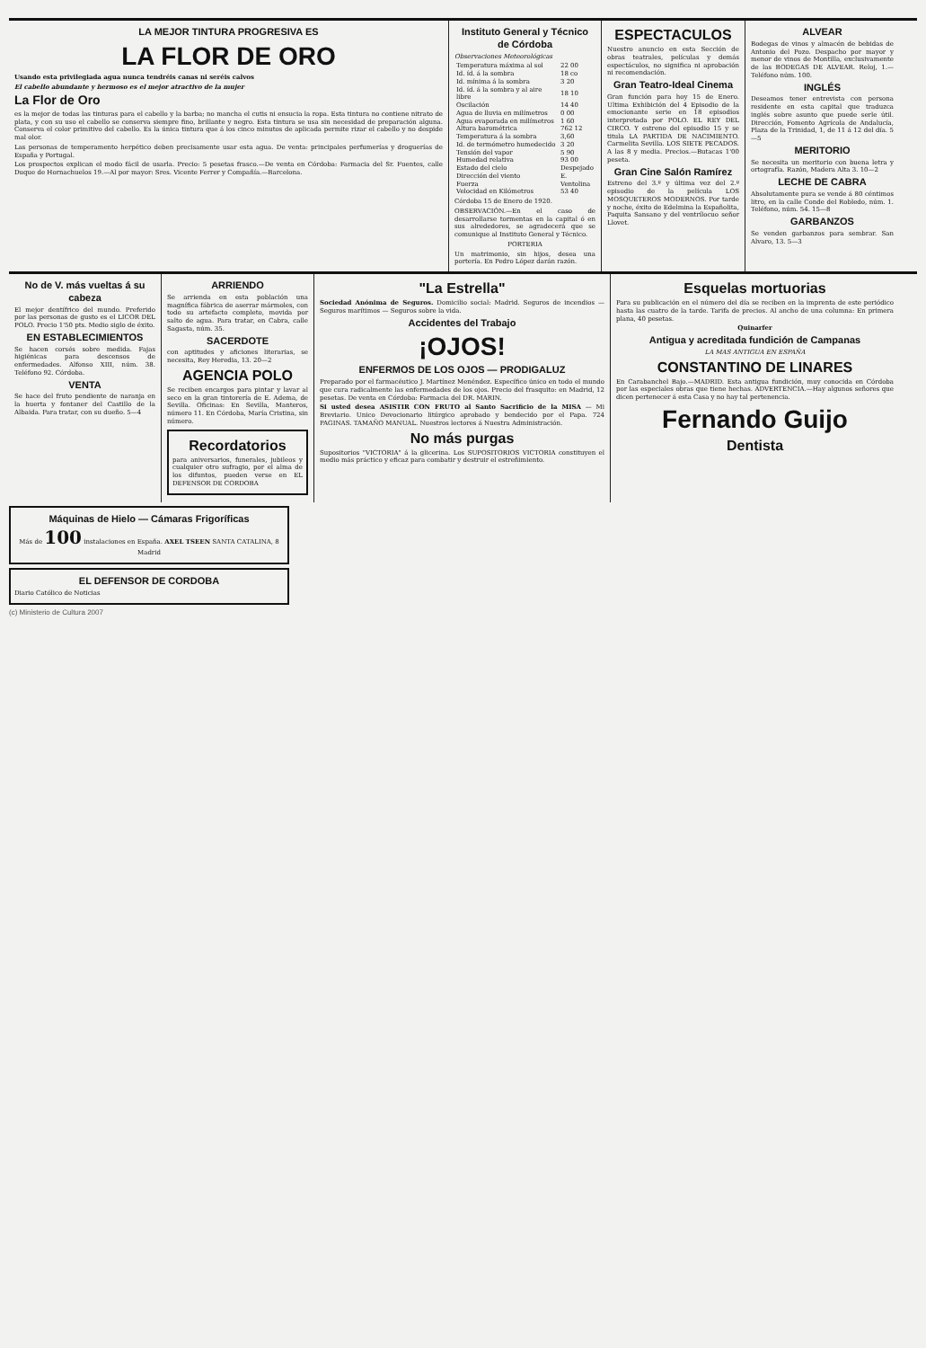LA MEJOR TINTURA PROGRESIVA ES
LA FLOR DE ORO
Usando esta privilegiada agua nunca tendréis canas ni seréis calvos
El cabello abundante y hermoso es el mejor atractivo de la mujer
La Flor de Oro
es la mejor de todas las tinturas para el cabello y la barba; no mancha el cutis ni ensucia la ropa. Esta tintura no contiene nitrato de plata, y con su uso el cabello se conserva siempre fino, brillante y negro. Esta tintura se usa sin necesidad de preparación alguna. Conserva el color primitivo del cabello. Es la única tintura que á los cinco minutos de aplicada permite rizar el cabello y no despide mal olor.
Las personas de temperamento herpético deben precisamente usar esta agua. De venta: principales perfumerías y droguerías de España y Portugal.
Los prospectos explican el modo fácil de usarla. Precio: 5 pesetas frasco.—De venta en Córdoba: Farmacia del Sr. Fuentes, calle Duque de Hornachuelos 19.—Al por mayor: Sres. Vicente Ferrer y Compañía.—Barcelona.
Instituto General y Técnico de Córdoba
Observaciones Meteorológicas
| Temperatura máxima al sol | 22 00 |
| Id. íd. á la sombra | 18 co |
| Id. mínima á la sombra | 3 20 |
| Id. íd. á la sombra y al aire libre | 18 10 |
| Oscilación | 14 40 |
| Agua de lluvia en milímetros | 0 00 |
| Agua evaporada en milímetros | 1 60 |
| Altura barométrica | 762 12 |
| Temperatura á la sombra | 3,60 |
| Id. de termómetro humedecido | 3 20 |
| Tensión del vapor | 5 90 |
| Humedad relativa | 93 00 |
| Estado del cielo | Despejado |
| Dirección del viento | E. |
| Fuerza | Ventolina |
| Velocidad en Kilómetros | 53 40 |
Córdoba 15 de Enero de 1920.
OBSERVACIÓN.—En el caso de desarrollarse tormentas en la capital ó en sus alrededores, se agradecerá que se comunique al Instituto General y Técnico.
PORTERIA
Un matrimonio, sin hijos, desea una portería. En Pedro López darán razón.
ESPECTACULOS
Nuestro anuncio en esta Sección de obras teatrales, películas y demás espectáculos, no significa ni aprobación ni recomendación.
Gran Teatro-Ideal Cinema
Gran función para hoy 15 de Enero. Ultima Exhibición del 4 Episodio de la emocionante serie en 18 episodios interpretada por POLO. EL REY DEL CIRCO. Y estreno del episodio 15 y se titula LA PARTIDA DE NACIMIENTO. Carmelita Sevilla. LOS SIETE PECADOS. A las 8 y media. Precios.—Butacas 1'00 peseta.
Gran Cine Salón Ramírez
Estreno del 3.º y última vez del 2.º episodio de la película LOS MOSQUETEROS MODERNOS. Por tarde y noche, éxito de Edelmina la Españolita, Paquita Sansano y del ventrílocuo señor Llovet.
ALVEAR
Bodegas de vinos y almacén de bebidas de Antonio del Pozo. Despacho por mayor y menor de vinos de Montilla, exclusivamente de las BODEGAS DE ALVEAR. Reloj, 1.—Teléfono núm. 100.
INGLÉS
Deseamos tener entrevista con persona residente en esta capital que traduzca inglés sobre asunto que puede serle útil. Dirección, Fomento Agrícola de Andalucía, Plaza de la Trinidad, 1, de 11 á 12 del día. 5—5
MERITORIO
Se necesita un meritorio con buena letra y ortografía. Razón, Madera Alta 3. 10—2
LECHE DE CABRA
Absolutamente pura se vende á 80 céntimos litro, en la calle Conde del Robledo, núm. 1. Teléfono, núm. 54. 15—8
GARBANZOS
Se venden garbanzos para sembrar. San Alvaro, 13. 5—3
No de V. más vueltas á su cabeza
El mejor dentífrico del mundo. Preferido por las personas de gusto es el LICOR DEL POLO. Precio 1'50 pts. Medio siglo de éxito.
EN ESTABLECIMIENTOS
Se hacen corsés sobre medida. Fajas higiénicas para descensos de enfermedades. Alfonso XIII, núm. 38. Teléfono 92. Córdoba.
VENTA
Se hace del fruto pendiente de naranja en la huerta y fontaner del Castillo de la Albaida. Para tratar, con su dueño. 5—4
ARRIENDO
Se arrienda en esta población una magnífica fábrica de aserrar mármoles, con todo su artefacto completo, movida por salto de agua. Para tratar, en Cabra, calle Sagasta, núm. 35.
SACERDOTE
con aptitudes y aficiones literarias, se necesita, Rey Heredia, 13. 20—2
AGENCIA POLO
Se reciben encargos para pintar y lavar al seco en la gran tintorería de E. Adema, de Sevilla. Oficinas: En Sevilla, Manteros, número 11. En Córdoba, María Cristina, sin número.
Recordatorios
para aniversarios, funerales, jubileos y cualquier otro sufragio, por el alma de los difuntos, pueden verse en EL DEFENSOR DE CORDOBA
"La Estrella"
Sociedad Anónima de Seguros. Domicilio social: Madrid. Seguros de incendios — Seguros marítimos — Seguros sobre la vida.
Accidentes del Trabajo
¡OJOS!
ENFERMOS DE LOS OJOS — PRODIGALUZ
Preparado por el farmacéutico J. Martínez Menéndez. Específico único en todo el mundo que cura radicalmente las enfermedades de los ojos. Precio del frasquito: en Madrid, 12 pesetas. De venta en Córdoba: Farmacia del DR. MARIN.
Si usted desea ASISTIR CON FRUTO al Santo Sacrificio de la MISA — Mi Breviario. Unico Devocionario litúrgico aprobado y bendecido por el Papa. 724 PAGINAS. TAMAÑO MANUAL. Nuestros lectores á Nuestra Administración.
No más purgas
Supositorios "VICTORIA" á la glicerina. Los SUPOSITORIOS VICTORIA constituyen el medio más práctico y eficaz para combatir y destruir el estreñimiento.
Esquelas mortuorias
Para su publicación en el número del día se reciben en la imprenta de este periódico hasta las cuatro de la tarde. Tarifa de precios. Al ancho de una columna: En primera plana, 40 pesetas.
Quinarfer
Antigua y acreditada fundición de Campanas
LA MAS ANTIGUA EN ESPAÑA
CONSTANTINO DE LINARES
En Carabanchel Bajo.—MADRID. Esta antigua fundición, muy conocida en Córdoba por las especiales obras que tiene hechas. ADVERTENCIA.—Hay algunos señores que dicen pertenecer á esta Casa y no hay tal pertenencia.
Fernando Guijo
Dentista
Máquinas de Hielo — Cámaras Frigoríficas
Más de 100 instalaciones en España. AXEL TSEEN SANTA CATALINA, 8 Madrid
EL DEFENSOR DE CORDOBA
Diario Católico de Noticias
(c) Ministerio de Cultura 2007